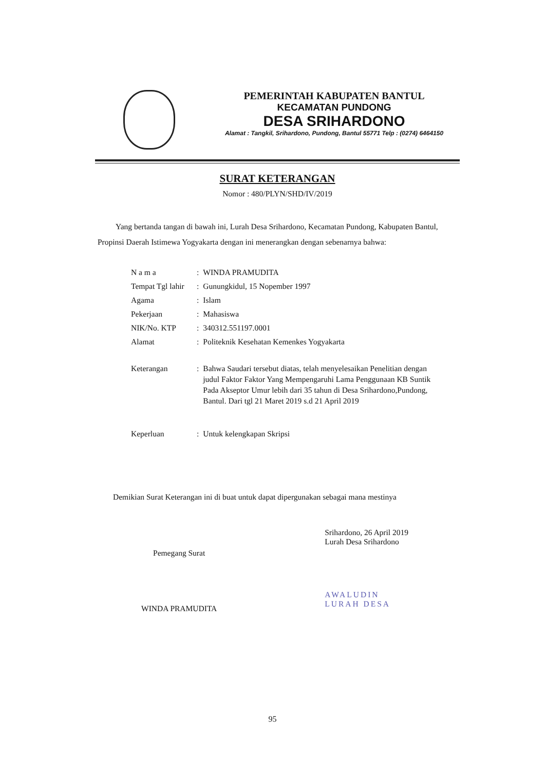PEMERINTAH KABUPATEN BANTUL
KECAMATAN PUNDONG
DESA SRIHARDONO
Alamat : Tangkil, Srihardono, Pundong, Bantul 55771 Telp : (0274) 6464150
SURAT KETERANGAN
Nomor : 480/PLYN/SHD/IV/2019
Yang bertanda tangan di bawah ini, Lurah Desa Srihardono, Kecamatan Pundong, Kabupaten Bantul, Propinsi Daerah Istimewa Yogyakarta dengan ini menerangkan dengan sebenarnya bahwa:
| N a m a | : | WINDA PRAMUDITA |
| Tempat Tgl lahir | : | Gunungkidul, 15 Nopember 1997 |
| Agama | : | Islam |
| Pekerjaan | : | Mahasiswa |
| NIK/No. KTP | : | 340312.551197.0001 |
| Alamat | : | Politeknik Kesehatan Kemenkes Yogyakarta |
| Keterangan | : | Bahwa Saudari tersebut diatas, telah menyelesaikan Penelitian dengan judul Faktor Faktor Yang Mempengaruhi Lama Penggunaan KB Suntik Pada Akseptor Umur lebih dari 35 tahun di Desa Srihardono,Pundong, Bantul. Dari tgl 21 Maret 2019 s.d 21 April 2019 |
| Keperluan | : | Untuk kelengkapan Skripsi |
Demikian Surat Keterangan ini di buat untuk dapat dipergunakan sebagai mana mestinya
Pemegang Surat
WINDA PRAMUDITA
Srihardono, 26 April 2019
Lurah Desa Srihardono
AWALUDIN
LURAH DESA
95